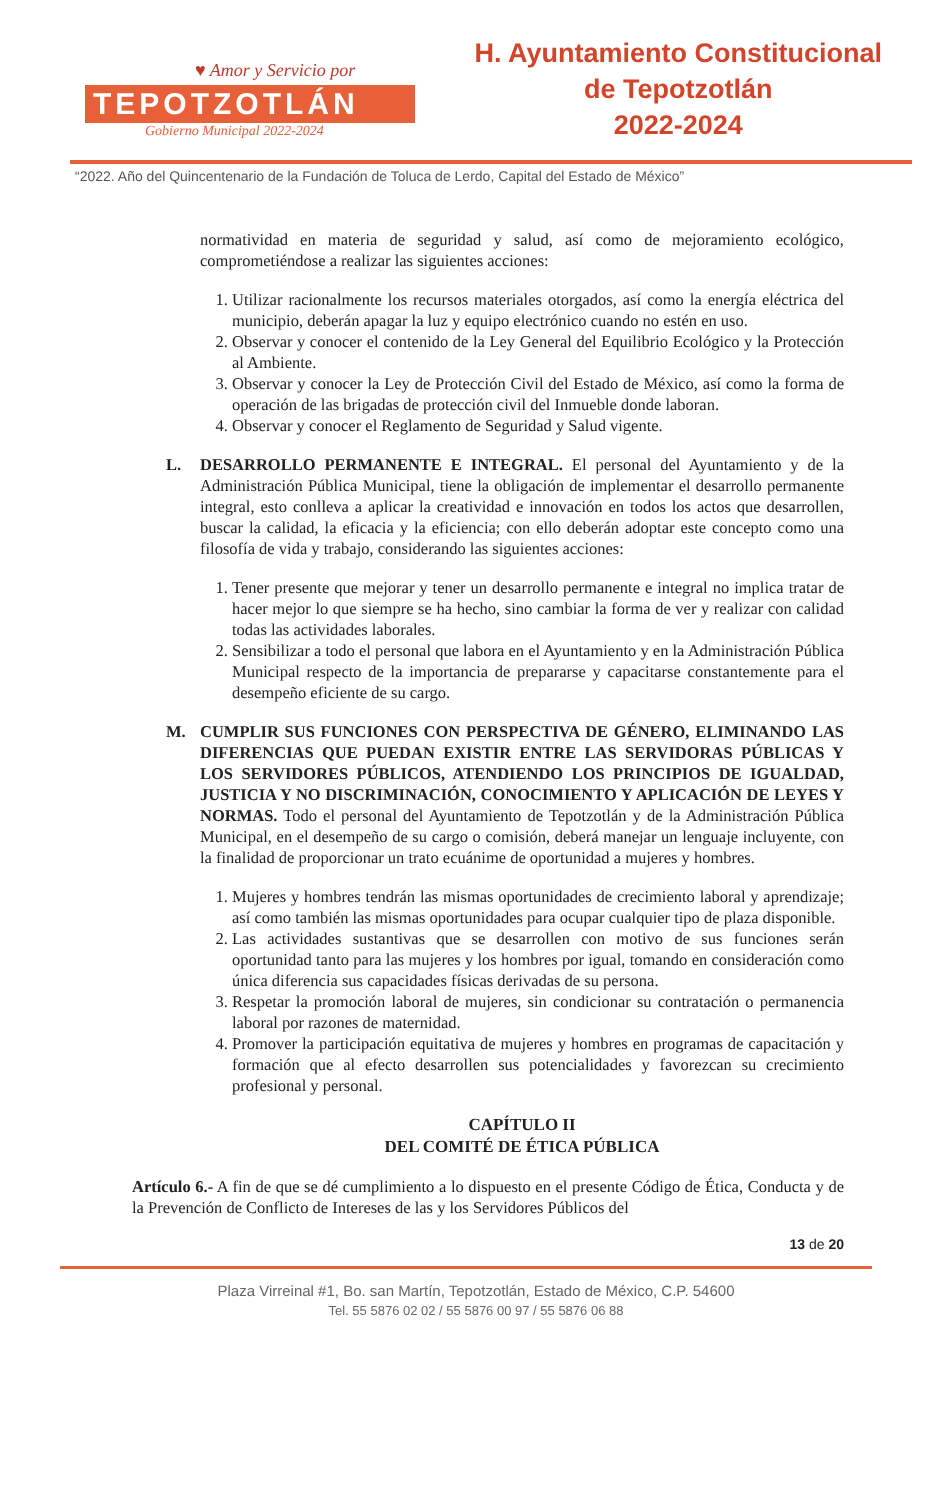♥ Amor y Servicio por
TEPOTZOTLÁN
Gobierno Municipal 2022-2024
H. Ayuntamiento Constitucional
de Tepotzotlán
2022-2024
“2022. Año del Quincentenario de la Fundación de Toluca de Lerdo, Capital del Estado de México”
normatividad en materia de seguridad y salud, así como de mejoramiento ecológico, comprometiéndose a realizar las siguientes acciones:
1. Utilizar racionalmente los recursos materiales otorgados, así como la energía eléctrica del municipio, deberán apagar la luz y equipo electrónico cuando no estén en uso.
2. Observar y conocer el contenido de la Ley General del Equilibrio Ecológico y la Protección al Ambiente.
3. Observar y conocer la Ley de Protección Civil del Estado de México, así como la forma de operación de las brigadas de protección civil del Inmueble donde laboran.
4. Observar y conocer el Reglamento de Seguridad y Salud vigente.
L. DESARROLLO PERMANENTE E INTEGRAL. El personal del Ayuntamiento y de la Administración Pública Municipal, tiene la obligación de implementar el desarrollo permanente integral, esto conlleva a aplicar la creatividad e innovación en todos los actos que desarrollen, buscar la calidad, la eficacia y la eficiencia; con ello deberán adoptar este concepto como una filosofía de vida y trabajo, considerando las siguientes acciones:
1. Tener presente que mejorar y tener un desarrollo permanente e integral no implica tratar de hacer mejor lo que siempre se ha hecho, sino cambiar la forma de ver y realizar con calidad todas las actividades laborales.
2. Sensibilizar a todo el personal que labora en el Ayuntamiento y en la Administración Pública Municipal respecto de la importancia de prepararse y capacitarse constantemente para el desempeño eficiente de su cargo.
M. CUMPLIR SUS FUNCIONES CON PERSPECTIVA DE GÉNERO, ELIMINANDO LAS DIFERENCIAS QUE PUEDAN EXISTIR ENTRE LAS SERVIDORAS PÚBLICAS Y LOS SERVIDORES PÚBLICOS, ATENDIENDO LOS PRINCIPIOS DE IGUALDAD, JUSTICIA Y NO DISCRIMINACIÓN, CONOCIMIENTO Y APLICACIÓN DE LEYES Y NORMAS. Todo el personal del Ayuntamiento de Tepotzotlán y de la Administración Pública Municipal, en el desempeño de su cargo o comisión, deberá manejar un lenguaje incluyente, con la finalidad de proporcionar un trato ecuánime de oportunidad a mujeres y hombres.
1. Mujeres y hombres tendrán las mismas oportunidades de crecimiento laboral y aprendizaje; así como también las mismas oportunidades para ocupar cualquier tipo de plaza disponible.
2. Las actividades sustantivas que se desarrollen con motivo de sus funciones serán oportunidad tanto para las mujeres y los hombres por igual, tomando en consideración como única diferencia sus capacidades físicas derivadas de su persona.
3. Respetar la promoción laboral de mujeres, sin condicionar su contratación o permanencia laboral por razones de maternidad.
4. Promover la participación equitativa de mujeres y hombres en programas de capacitación y formación que al efecto desarrollen sus potencialidades y favorezcan su crecimiento profesional y personal.
CAPÍTULO II
DEL COMITÉ DE ÉTICA PÚBLICA
Artículo 6.- A fin de que se dé cumplimiento a lo dispuesto en el presente Código de Ética, Conducta y de la Prevención de Conflicto de Intereses de las y los Servidores Públicos del
13 de 20
Plaza Virreinal #1, Bo. san Martín, Tepotzotlán, Estado de México, C.P. 54600
Tel. 55 5876 02 02 / 55 5876 00 97 / 55 5876 06 88